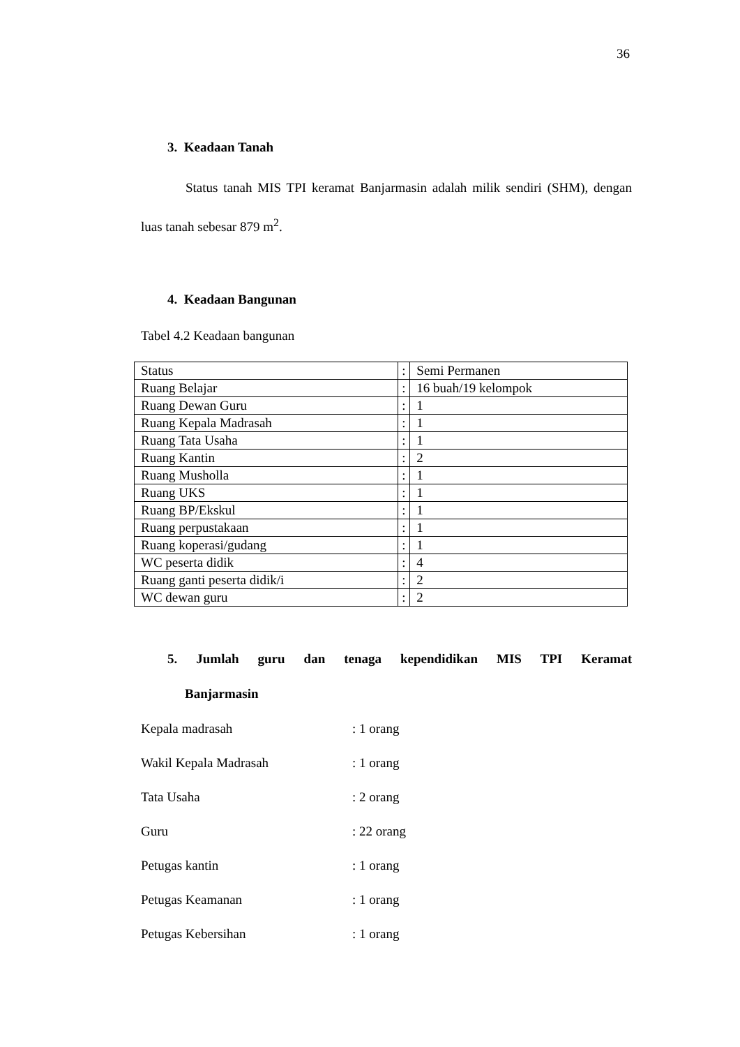36
3. Keadaan Tanah
Status tanah MIS TPI keramat Banjarmasin adalah milik sendiri (SHM), dengan luas tanah sebesar 879 m<sup>2</sup>.
4. Keadaan Bangunan
Tabel 4.2 Keadaan bangunan
| Status | : | Semi Permanen |
| Ruang Belajar | : | 16 buah/19 kelompok |
| Ruang Dewan Guru | : | 1 |
| Ruang Kepala Madrasah | : | 1 |
| Ruang Tata Usaha | : | 1 |
| Ruang Kantin | : | 2 |
| Ruang Musholla | : | 1 |
| Ruang UKS | : | 1 |
| Ruang BP/Ekskul | : | 1 |
| Ruang perpustakaan | : | 1 |
| Ruang koperasi/gudang | : | 1 |
| WC peserta didik | : | 4 |
| Ruang ganti peserta didik/i | : | 2 |
| WC dewan guru | : | 2 |
5. Jumlah guru dan tenaga kependidikan MIS TPI Keramat
Banjarmasin
Kepala madrasah: 1 orang
Wakil Kepala Madrasah: 1 orang
Tata Usaha: 2 orang
Guru: 22 orang
Petugas kantin: 1 orang
Petugas Keamanan: 1 orang
Petugas Kebersihan: 1 orang